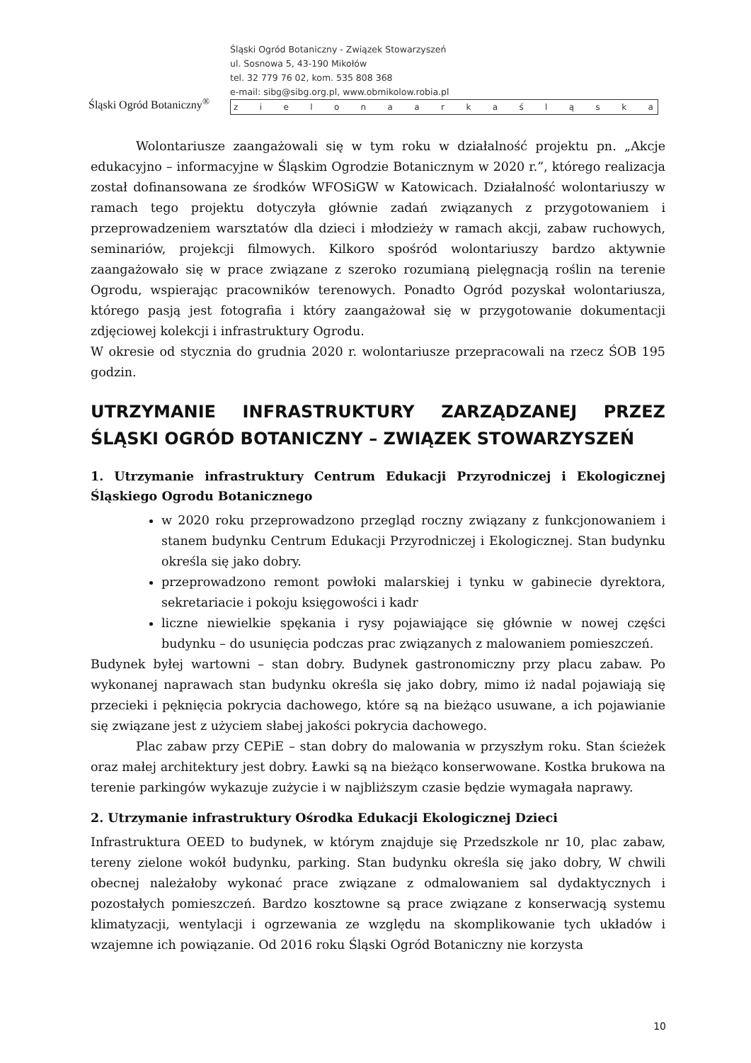Śląski Ogród Botaniczny<sup>®</sup>
Śląski Ogród Botaniczny - Związek Stowarzyszeń
ul. Sosnowa 5, 43-190 Mikołów
tel. 32 779 76 02, kom. 535 808 368
e-mail: sibg@sibg.org.pl, www.obmikolow.robia.pl
z i e l o n a a r k a ś l ą s k a
Wolontariusze zaangażowali się w tym roku w działalność projektu pn. „Akcje edukacyjno – informacyjne w Śląskim Ogrodzie Botanicznym w 2020 r.”, którego realizacja został dofinansowana ze środków WFOSiGW w Katowicach. Działalność wolontariuszy w ramach tego projektu dotyczyła głównie zadań związanych z przygotowaniem i przeprowadzeniem warsztatów dla dzieci i młodzieży w ramach akcji, zabaw ruchowych, seminariów, projekcji filmowych. Kilkoro spośród wolontariuszy bardzo aktywnie zaangażowało się w prace związane z szeroko rozumianą pielęgnacją roślin na terenie Ogrodu, wspierając pracowników terenowych. Ponadto Ogród pozyskał wolontariusza, którego pasją jest fotografia i który zaangażował się w przygotowanie dokumentacji zdjęciowej kolekcji i infrastruktury Ogrodu.
W okresie od stycznia do grudnia 2020 r. wolontariusze przepracowali na rzecz ŚOB 195 godzin.
UTRZYMANIE INFRASTRUKTURY ZARZĄDZANEJ PRZEZ ŚLĄSKI OGRÓD BOTANICZNY – ZWIĄZEK STOWARZYSZEŃ
1. Utrzymanie infrastruktury Centrum Edukacji Przyrodniczej i Ekologicznej Śląskiego Ogrodu Botanicznego
w 2020 roku przeprowadzono przegląd roczny związany z funkcjonowaniem i stanem budynku Centrum Edukacji Przyrodniczej i Ekologicznej. Stan budynku określa się jako dobry.
przeprowadzono remont powłoki malarskiej i tynku w gabinecie dyrektora, sekretariacie i pokoju księgowości i kadr
liczne niewielkie spękania i rysy pojawiające się głównie w nowej części budynku – do usunięcia podczas prac związanych z malowaniem pomieszczeń.
Budynek byłej wartowni – stan dobry. Budynek gastronomiczny przy placu zabaw. Po wykonanej naprawach stan budynku określa się jako dobry, mimo iż nadal pojawiają się przecieki i pęknięcia pokrycia dachowego, które są na bieżąco usuwane, a ich pojawianie się związane jest z użyciem słabej jakości pokrycia dachowego.
Plac zabaw przy CEPiE – stan dobry do malowania w przyszłym roku. Stan ścieżek oraz małej architektury jest dobry. Ławki są na bieżąco konserwowane. Kostka brukowa na terenie parkingów wykazuje zużycie i w najbliższym czasie będzie wymagała naprawy.
2. Utrzymanie infrastruktury Ośrodka Edukacji Ekologicznej Dzieci
Infrastruktura OEED to budynek, w którym znajduje się Przedszkole nr 10, plac zabaw, tereny zielone wokół budynku, parking. Stan budynku określa się jako dobry, W chwili obecnej należałoby wykonać prace związane z odmalowaniem sal dydaktycznych i pozostałych pomieszczeń. Bardzo kosztowne są prace związane z konserwacją systemu klimatyzacji, wentylacji i ogrzewania ze względu na skomplikowanie tych układów i wzajemne ich powiązanie. Od 2016 roku Śląski Ogród Botaniczny nie korzysta
10